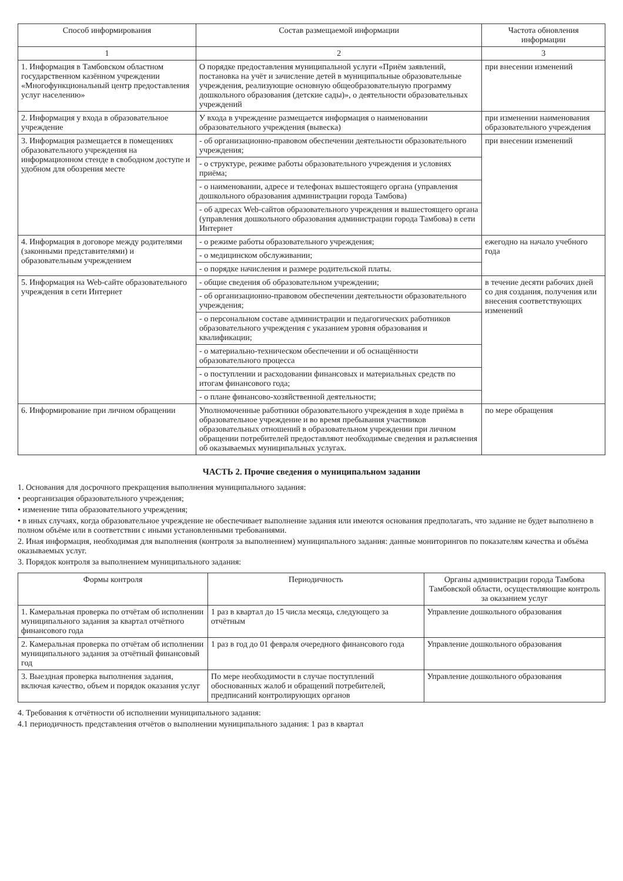| Способ информирования | Состав размещаемой информации | Частота обновления информации |
| --- | --- | --- |
| 1 | 2 | 3 |
| 1. Информация в Тамбовском областном государственном казённом учреждении «Многофункциональный центр предоставления услуг населению» | О порядке предоставления муниципальной услуги «Приём заявлений, постановка на учёт и зачисление детей в муниципальные образовательные учреждения, реализующие основную общеобразовательную программу дошкольного образования (детские сады)», о деятельности образовательных учреждений | при внесении изменений |
| 2. Информация у входа в образовательное учреждение | У входа в учреждение размещается информация о наименовании образовательного учреждения (вывеска) | при изменении наименования образовательного учреждения |
| 3. Информация размещается в помещениях образовательного учреждения на информационном стенде в свободном доступе и удобном для обозрения месте | - об организационно-правовом обеспечении деятельности образовательного учреждения; | при внесении изменений |
| | - о структуре, режиме работы образовательного учреждения и условиях приёма; | |
| | - о наименовании, адресе и телефонах вышестоящего органа (управления дошкольного образования администрации города Тамбова) | |
| | - об адресах Web-сайтов образовательного учреждения и вышестоящего органа (управления дошкольного образования администрации города Тамбова) в сети Интернет | |
| 4. Информация в договоре между родителями (законными представителями) и образовательным учреждением | - о режиме работы образовательного учреждения; | ежегодно на начало учебного года |
| | - о медицинском обслуживании; | |
| | - о порядке начисления и размере родительской платы. | |
| 5. Информация на Web-сайте образовательного учреждения в сети Интернет | - общие сведения об образовательном учреждении; | в течение десяти рабочих дней со дня создания, получения или внесения соответствующих изменений |
| | - об организационно-правовом обеспечении деятельности образовательного учреждения; | |
| | - о персональном составе администрации и педагогических работников образовательного учреждения с указанием уровня образования и квалификации; | |
| | - о материально-техническом обеспечении и об оснащённости образовательного процесса | |
| | - о поступлении и расходовании финансовых и материальных средств по итогам финансового года; | |
| | - о плане финансово-хозяйственной деятельности; | |
| 6. Информирование при личном обращении | Уполномоченные работники образовательного учреждения в ходе приёма в образовательное учреждение и во время пребывания участников образовательных отношений в образовательном учреждении при личном обращении потребителей предоставляют необходимые сведения и разъяснения об оказываемых муниципальных услугах. | по мере обращения |
ЧАСТЬ 2. Прочие сведения о муниципальном задании
1. Основания для досрочного прекращения выполнения муниципального задания:
• реорганизация образовательного учреждения;
• изменение типа образовательного учреждения;
• в иных случаях, когда образовательное учреждение не обеспечивает выполнение задания или имеются основания предполагать, что задание не будет выполнено в полном объёме или в соответствии с иными установленными требованиями.
2. Иная информация, необходимая для выполнения (контроля за выполнением) муниципального задания: данные мониторингов по показателям качества и объёма оказываемых услуг.
3. Порядок контроля за выполнением муниципального задания:
| Формы контроля | Периодичность | Органы администрации города Тамбова Тамбовской области, осуществляющие контроль за оказанием услуг |
| --- | --- | --- |
| 1. Камеральная проверка по отчётам об исполнении муниципального задания за квартал отчётного финансового года | 1 раз в квартал до 15 числа месяца, следующего за отчётным | Управление дошкольного образования |
| 2. Камеральная проверка по отчётам об исполнении муниципального задания за отчётный финансовый год | 1 раз в год до 01 февраля очередного финансового года | Управление дошкольного образования |
| 3. Выездная проверка выполнения задания, включая качество, объем и порядок оказания услуг | По мере необходимости в случае поступлений обоснованных жалоб и обращений потребителей, предписаний контролирующих органов | Управление дошкольного образования |
4. Требования к отчётности об исполнении муниципального задания:
4.1 периодичность представления отчётов о выполнении муниципального задания: 1 раз в квартал